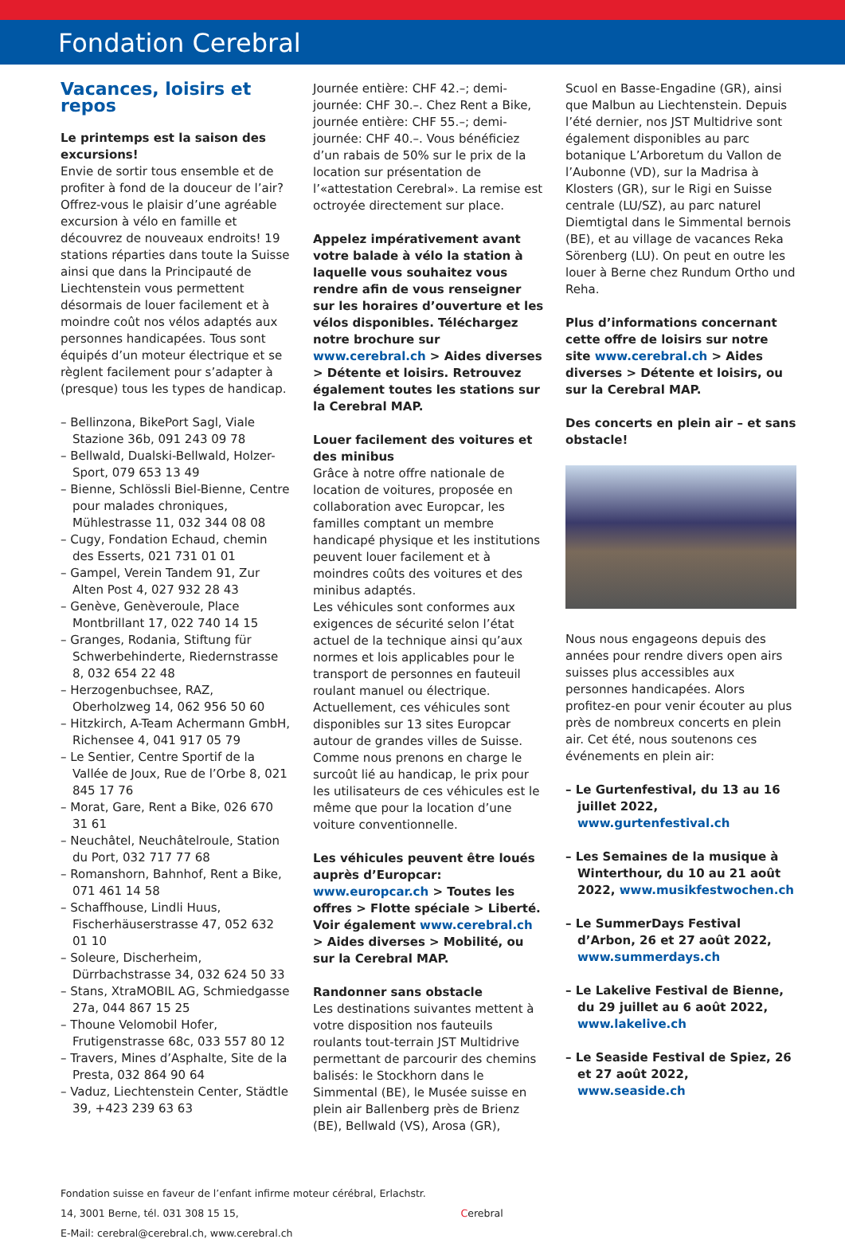Fondation Cerebral
Vacances, loisirs et repos
Le printemps est la saison des excursions!
Envie de sortir tous ensemble et de profiter à fond de la douceur de l’air? Offrez-vous le plaisir d’une agréable excursion à vélo en famille et découvrez de nouveaux endroits! 19 stations réparties dans toute la Suisse ainsi que dans la Principauté de Liechtenstein vous permettent désormais de louer facilement et à moindre coût nos vélos adaptés aux personnes handicapées. Tous sont équipés d’un moteur électrique et se règlent facilement pour s’adapter à (presque) tous les types de handicap.
– Bellinzona, BikePort Sagl, Viale Stazione 36b, 091 243 09 78
– Bellwald, Dualski-Bellwald, Holzer-Sport, 079 653 13 49
– Bienne, Schlössli Biel-Bienne, Centre pour malades chroniques, Mühlestrasse 11, 032 344 08 08
– Cugy, Fondation Echaud, chemin des Esserts, 021 731 01 01
– Gampel, Verein Tandem 91, Zur Alten Post 4, 027 932 28 43
– Genève, Genèveroule, Place Montbrillant 17, 022 740 14 15
– Granges, Rodania, Stiftung für Schwerbehinderte, Riedernstrasse 8, 032 654 22 48
– Herzogenbuchsee, RAZ, Oberholzweg 14, 062 956 50 60
– Hitzkirch, A-Team Achermann GmbH, Richensee 4, 041 917 05 79
– Le Sentier, Centre Sportif de la Vallée de Joux, Rue de l’Orbe 8, 021 845 17 76
– Morat, Gare, Rent a Bike, 026 670 31 61
– Neuchâtel, Neuchâtelroule, Station du Port, 032 717 77 68
– Romanshorn, Bahnhof, Rent a Bike, 071 461 14 58
– Schaffhouse, Lindli Huus, Fischerhäuserstrasse 47, 052 632 01 10
– Soleure, Discherheim, Dürrbachstrasse 34, 032 624 50 33
– Stans, XtraMOBIL AG, Schmiedgasse 27a, 044 867 15 25
– Thoune Velomobil Hofer, Frutigenstrasse 68c, 033 557 80 12
– Travers, Mines d’Asphalte, Site de la Presta, 032 864 90 64
– Vaduz, Liechtenstein Center, Städtle 39, +423 239 63 63
Journée entière: CHF 42.–; demi-journée: CHF 30.–. Chez Rent a Bike, journée entière: CHF 55.–; demi-journée: CHF 40.–. Vous bénéficiez d’un rabais de 50% sur le prix de la location sur présentation de l’«attestation Cerebral». La remise est octroyée directement sur place.
Appelez impérativement avant votre balade à vélo la station à laquelle vous souhaitez vous rendre afin de vous renseigner sur les horaires d’ouverture et les vélos disponibles. Téléchargez notre brochure sur www.cerebral.ch > Aides diverses > Détente et loisirs. Retrouvez également toutes les stations sur la Cerebral MAP.
Louer facilement des voitures et des minibus
Grâce à notre offre nationale de location de voitures, proposée en collaboration avec Europcar, les familles comptant un membre handicapé physique et les institutions peuvent louer facilement et à moindres coûts des voitures et des minibus adaptés.
Les véhicules sont conformes aux exigences de sécurité selon l’état actuel de la technique ainsi qu’aux normes et lois applicables pour le transport de personnes en fauteuil roulant manuel ou électrique. Actuellement, ces véhicules sont disponibles sur 13 sites Europcar autour de grandes villes de Suisse. Comme nous prenons en charge le surcoût lié au handicap, le prix pour les utilisateurs de ces véhicules est le même que pour la location d’une voiture conventionnelle.
Les véhicules peuvent être loués auprès d’Europcar: www.europcar.ch > Toutes les offres > Flotte spéciale > Liberté. Voir également www.cerebral.ch > Aides diverses > Mobilité, ou sur la Cerebral MAP.
Randonner sans obstacle
Les destinations suivantes mettent à votre disposition nos fauteuils roulants tout-terrain JST Multidrive permettant de parcourir des chemins balisés: le Stockhorn dans le Simmental (BE), le Musée suisse en plein air Ballenberg près de Brienz (BE), Bellwald (VS), Arosa (GR),
Scuol en Basse-Engadine (GR), ainsi que Malbun au Liechtenstein. Depuis l’été dernier, nos JST Multidrive sont également disponibles au parc botanique L’Arboretum du Vallon de l’Aubonne (VD), sur la Madrisa à Klosters (GR), sur le Rigi en Suisse centrale (LU/SZ), au parc naturel Diemtigtal dans le Simmental bernois (BE), et au village de vacances Reka Sörenberg (LU). On peut en outre les louer à Berne chez Rundum Ortho und Reha.
Plus d’informations concernant cette offre de loisirs sur notre site www.cerebral.ch > Aides diverses > Détente et loisirs, ou sur la Cerebral MAP.
Des concerts en plein air – et sans obstacle!
Nous nous engageons depuis des années pour rendre divers open airs suisses plus accessibles aux personnes handicapées. Alors profitez-en pour venir écouter au plus près de nombreux concerts en plein air. Cet été, nous soutenons ces événements en plein air:
– Le Gurtenfestival, du 13 au 16 juillet 2022, www.gurtenfestival.ch
– Les Semaines de la musique à Winterthour, du 10 au 21 août 2022, www.musikfestwochen.ch
– Le SummerDays Festival d’Arbon, 26 et 27 août 2022, www.summerdays.ch
– Le Lakelive Festival de Bienne, du 29 juillet au 6 août 2022, www.lakelive.ch
– Le Seaside Festival de Spiez, 26 et 27 août 2022, www.seaside.ch
Fondation suisse en faveur de l’enfant infirme moteur cérébral, Erlachstr. 14, 3001 Berne, tél. 031 308 15 15,
E-Mail: cerebral@cerebral.ch, www.cerebral.ch
Cerebral